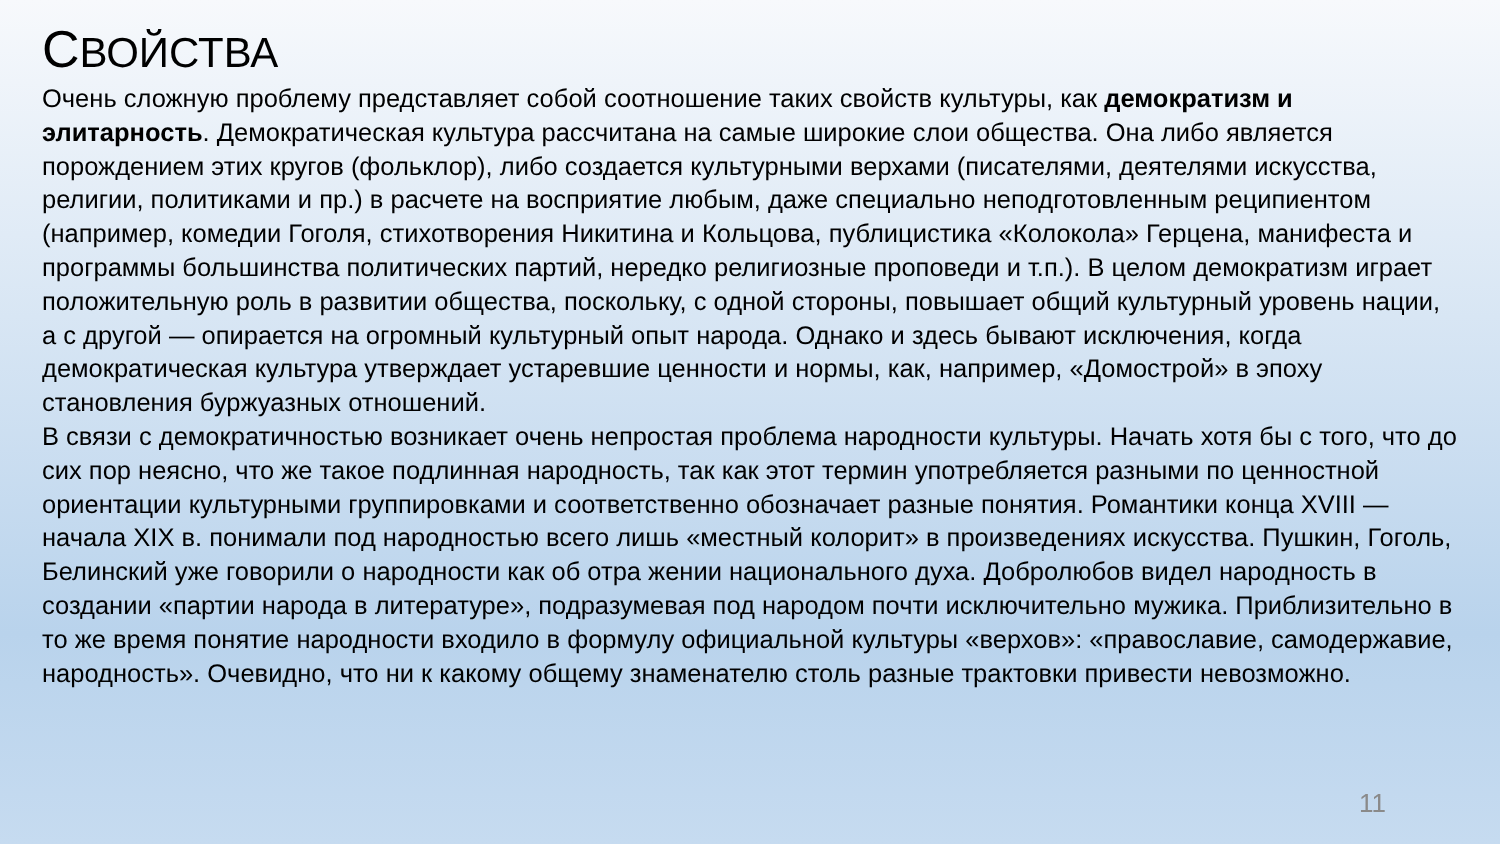СВОЙСТВА
Очень сложную проблему представляет собой соотношение таких свойств культуры, как демократизм и элитарность. Демократическая культура рассчитана на самые широкие слои общества. Она либо является порождением этих кругов (фольклор), либо создается культурными верхами (писателями, деятелями искусства, религии, политиками и пр.) в расчете на восприятие любым, даже специально неподготовленным реципиентом (например, комедии Гоголя, стихотворения Никитина и Кольцова, публицистика «Колокола» Герцена, манифеста и программы большинства политических партий, нередко религиозные проповеди и т.п.). В целом демократизм играет положительную роль в развитии общества, поскольку, с одной стороны, повышает общий культурный уровень нации, а с другой — опирается на огромный культурный опыт народа. Однако и здесь бывают исключения, когда демократическая культура утверждает устаревшие ценности и нормы, как, например, «Домострой» в эпоху становления буржуазных отношений.
В связи с демократичностью возникает очень непростая проблема народности культуры. Начать хотя бы с того, что до сих пор неясно, что же такое подлинная народность, так как этот термин употребляется разными по ценностной ориентации культурными группировками и соответственно обозначает разные понятия. Романтики конца XVIII — начала XIX в. понимали под народностью всего лишь «местный колорит» в произведениях искусства. Пушкин, Гоголь, Белинский уже говорили о народности как об отра жении национального духа. Добролюбов видел народность в создании «партии народа в литературе», подразумевая под народом почти исключительно мужика. Приблизительно в то же время понятие народности входило в формулу официальной культуры «верхов»: «православие, самодержавие, народность». Очевидно, что ни к какому общему знаменателю столь разные трактовки привести невозможно.
11